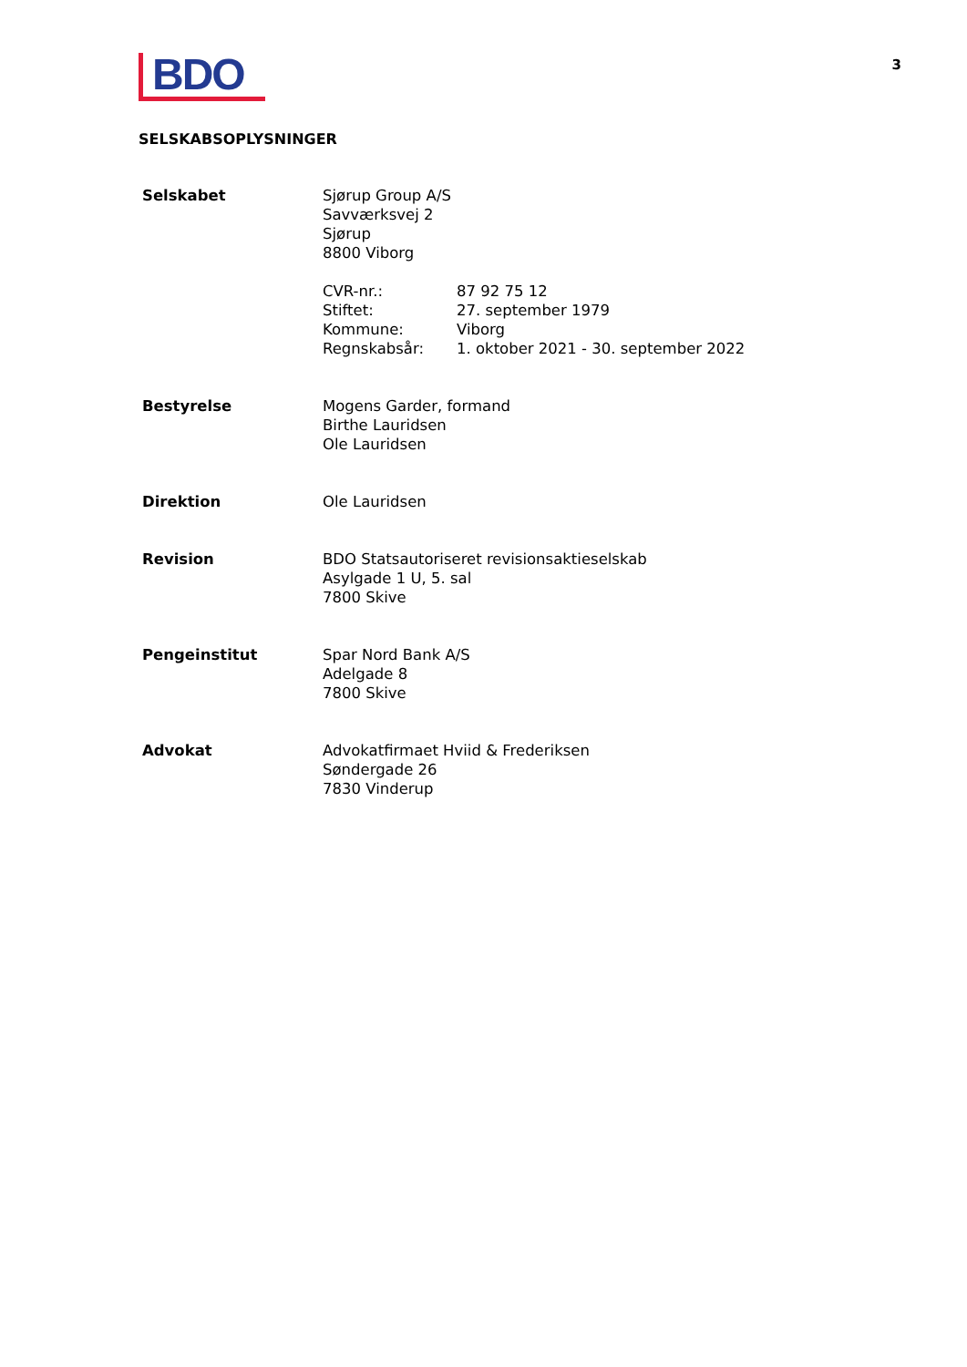3
BDO
SELSKABSOPLYSNINGER
| Selskabet | Sjørup Group A/S Savværksvej 2 Sjørup 8800 Viborg / CVR-nr.: / 87 92 75 12 / / Stiftet: / 27. september 1979 / / Kommune: / Viborg / / Regnskabsår: / 1. oktober 2021 - 30. september 2022 / |
| Bestyrelse | Mogens Garder, formand Birthe Lauridsen Ole Lauridsen |
| Direktion | Ole Lauridsen |
| Revision | BDO Statsautoriseret revisionsaktieselskab Asylgade 1 U, 5. sal 7800 Skive |
| Pengeinstitut | Spar Nord Bank A/S Adelgade 8 7800 Skive |
| Advokat | Advokatfirmaet Hviid & Frederiksen Søndergade 26 7830 Vinderup |